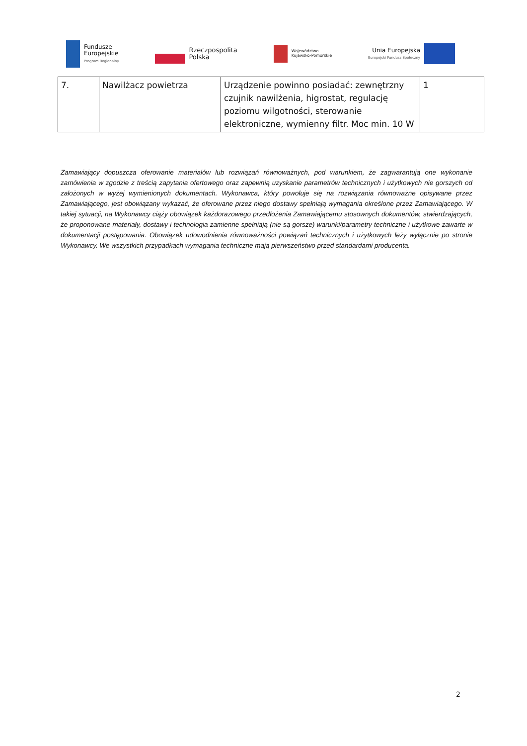Fundusze
Europejskie
Program Regionalny
Rzeczpospolita
Polska
Województwo
Kujawsko-Pomorskie
Unia Europejska
Europejski Fundusz Społeczny
| 7. | Nawilżacz powietrza | Urządzenie powinno posiadać: zewnętrzny czujnik nawilżenia, higrostat, regulację poziomu wilgotności, sterowanie elektroniczne, wymienny filtr. Moc min. 10 W | 1 |
Zamawiający dopuszcza oferowanie materiałów lub rozwiązań równoważnych, pod warunkiem, że zagwarantują one wykonanie zamówienia w zgodzie z treścią zapytania ofertowego oraz zapewnią uzyskanie parametrów technicznych i użytkowych nie gorszych od założonych w wyżej wymienionych dokumentach. Wykonawca, który powołuje się na rozwiązania równoważne opisywane przez Zamawiającego, jest obowiązany wykazać, że oferowane przez niego dostawy spełniają wymagania określone przez Zamawiającego. W takiej sytuacji, na Wykonawcy ciąży obowiązek każdorazowego przedłożenia Zamawiającemu stosownych dokumentów, stwierdzających, że proponowane materiały, dostawy i technologia zamienne spełniają (nie są gorsze) warunki/parametry techniczne i użytkowe zawarte w dokumentacji postępowania. Obowiązek udowodnienia równoważności powiązań technicznych i użytkowych leży wyłącznie po stronie Wykonawcy. We wszystkich przypadkach wymagania techniczne mają pierwszeństwo przed standardami producenta.
2